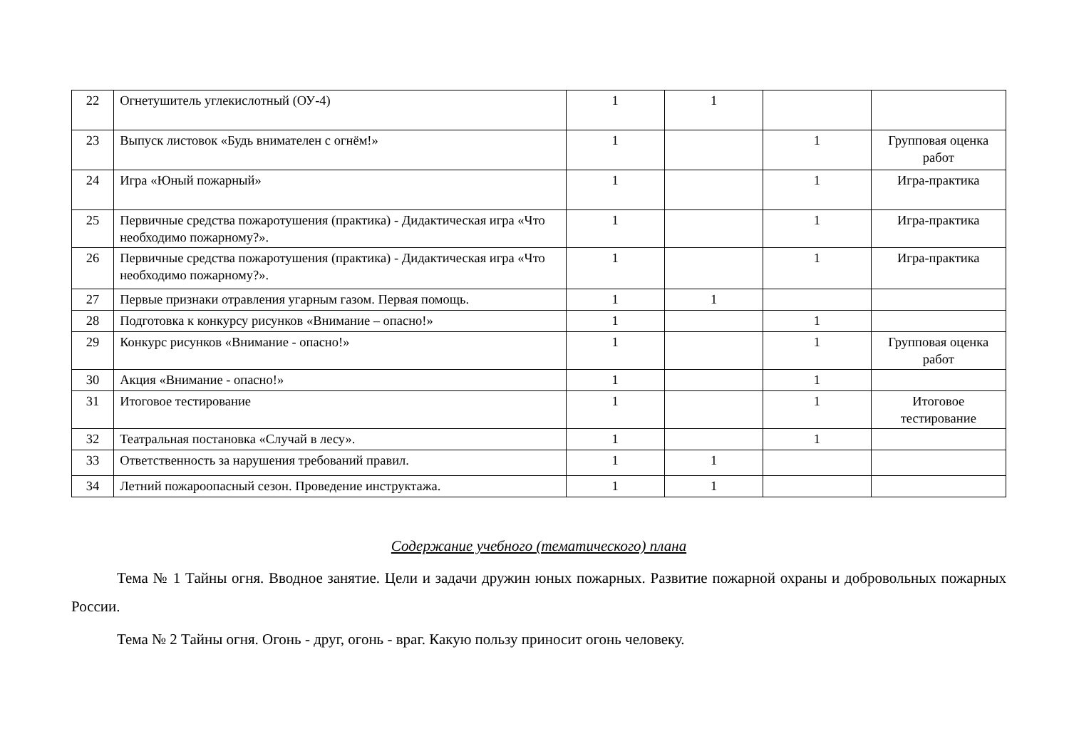| 22 | Огнетушитель углекислотный (ОУ-4) | 1 | 1 | | |
| 23 | Выпуск листовок «Будь внимателен с огнём!» | 1 | | 1 | Групповая оценка работ |
| 24 | Игра «Юный пожарный» | 1 | | 1 | Игра-практика |
| 25 | Первичные средства пожаротушения (практика) - Дидактическая игра «Что необходимо пожарному?». | 1 | | 1 | Игра-практика |
| 26 | Первичные средства пожаротушения (практика) - Дидактическая игра «Что необходимо пожарному?». | 1 | | 1 | Игра-практика |
| 27 | Первые признаки отравления угарным газом. Первая помощь. | 1 | 1 | | |
| 28 | Подготовка к конкурсу рисунков «Внимание – опасно!» | 1 | | 1 | |
| 29 | Конкурс рисунков «Внимание - опасно!» | 1 | | 1 | Групповая оценка работ |
| 30 | Акция «Внимание - опасно!» | 1 | | 1 | |
| 31 | Итоговое тестирование | 1 | | 1 | Итоговое тестирование |
| 32 | Театральная постановка «Случай в лесу». | 1 | | 1 | |
| 33 | Ответственность за нарушения требований правил. | 1 | 1 | | |
| 34 | Летний пожароопасный сезон. Проведение инструктажа. | 1 | 1 | | |
Содержание учебного (тематического) плана
Тема № 1 Тайны огня. Вводное занятие. Цели и задачи дружин юных пожарных. Развитие пожарной охраны и добровольных пожарных России.
Тема № 2 Тайны огня. Огонь - друг, огонь - враг. Какую пользу приносит огонь человеку.